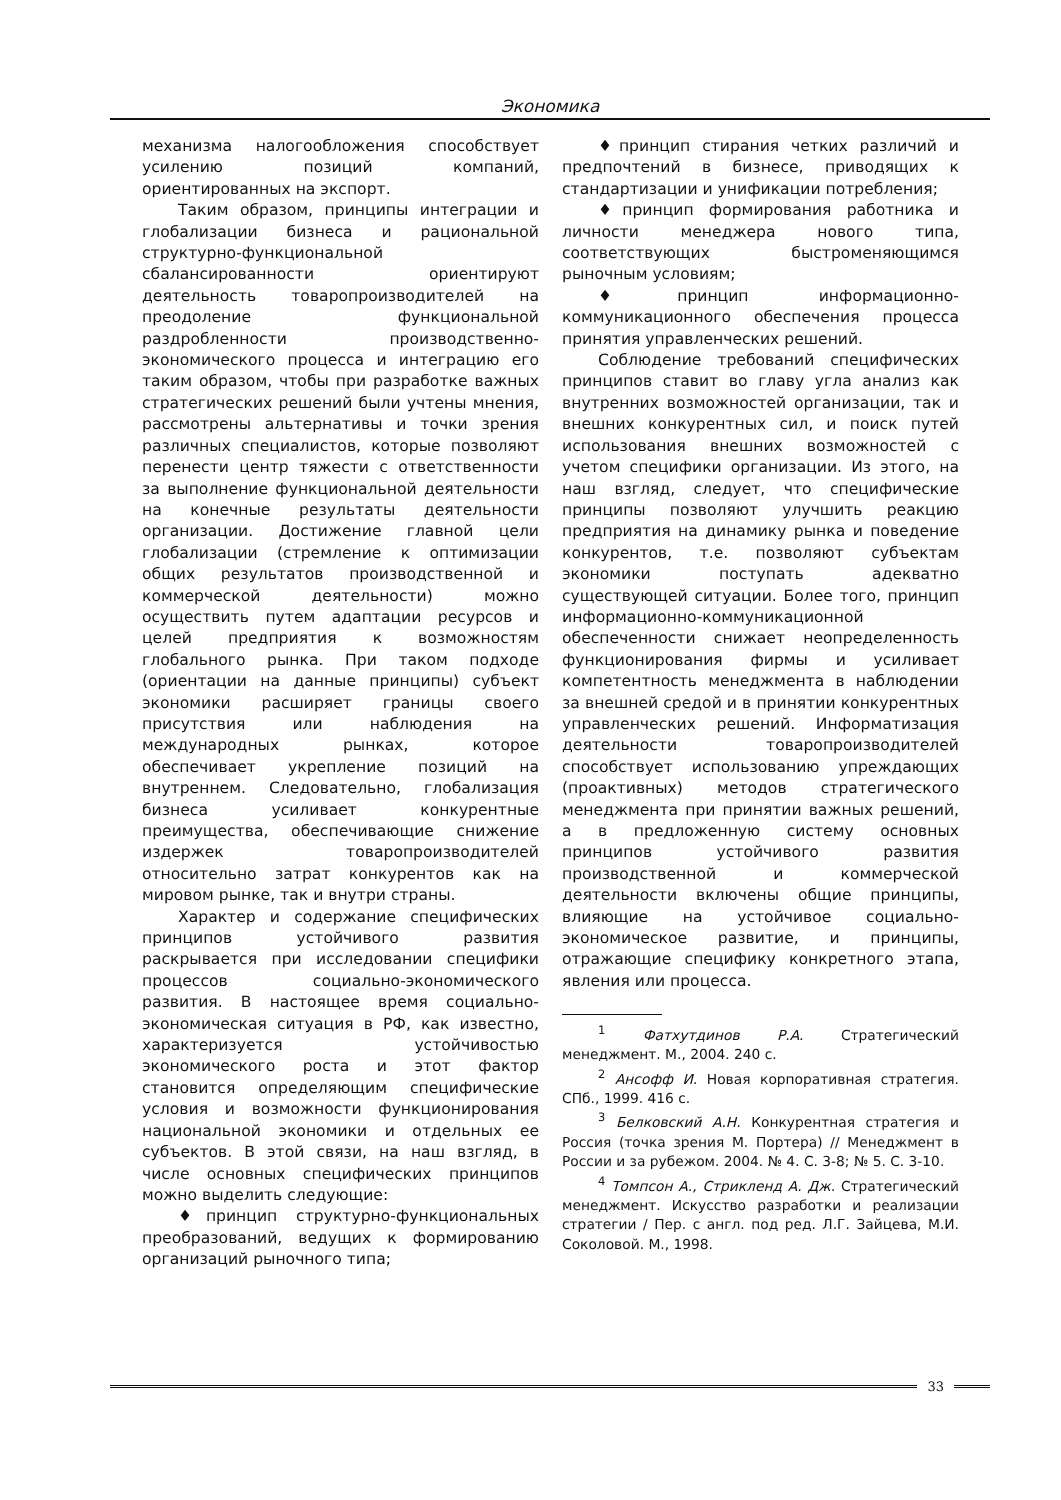Экономика
механизма налогообложения способствует усилению позиций компаний, ориентированных на экспорт.
Таким образом, принципы интеграции и глобализации бизнеса и рациональной структурно-функциональной сбалансированности ориентируют деятельность товаропроизводителей на преодоление функциональной раздробленности производственно-экономического процесса и интеграцию его таким образом, чтобы при разработке важных стратегических решений были учтены мнения, рассмотрены альтернативы и точки зрения различных специалистов, которые позволяют перенести центр тяжести с ответственности за выполнение функциональной деятельности на конечные результаты деятельности организации. Достижение главной цели глобализации (стремление к оптимизации общих результатов производственной и коммерческой деятельности) можно осуществить путем адаптации ресурсов и целей предприятия к возможностям глобального рынка. При таком подходе (ориентации на данные принципы) субъект экономики расширяет границы своего присутствия или наблюдения на международных рынках, которое обеспечивает укрепление позиций на внутреннем. Следовательно, глобализация бизнеса усиливает конкурентные преимущества, обеспечивающие снижение издержек товаропроизводителей относительно затрат конкурентов как на мировом рынке, так и внутри страны.
Характер и содержание специфических принципов устойчивого развития раскрывается при исследовании специфики процессов социально-экономического развития. В настоящее время социально-экономическая ситуация в РФ, как известно, характеризуется устойчивостью экономического роста и этот фактор становится определяющим специфические условия и возможности функционирования национальной экономики и отдельных ее субъектов. В этой связи, на наш взгляд, в числе основных специфических принципов можно выделить следующие:
♦принцип структурно-функциональных преобразований, ведущих к формированию организаций рыночного типа;
♦принцип стирания четких различий и предпочтений в бизнесе, приводящих к стандартизации и унификации потребления;
♦принцип формирования работника и личности менеджера нового типа, соответствующих быстроменяющимся рыночным условиям;
♦принцип информационно-коммуникационного обеспечения процесса принятия управленческих решений.
Соблюдение требований специфических принципов ставит во главу угла анализ как внутренних возможностей организации, так и внешних конкурентных сил, и поиск путей использования внешних возможностей с учетом специфики организации. Из этого, на наш взгляд, следует, что специфические принципы позволяют улучшить реакцию предприятия на динамику рынка и поведение конкурентов, т.е. позволяют субъектам экономики поступать адекватно существующей ситуации. Более того, принцип информационно-коммуникационной обеспеченности снижает неопределенность функционирования фирмы и усиливает компетентность менеджмента в наблюдении за внешней средой и в принятии конкурентных управленческих решений. Информатизация деятельности товаропроизводителей способствует использованию упреждающих (проактивных) методов стратегического менеджмента при принятии важных решений, а в предложенную систему основных принципов устойчивого развития производственной и коммерческой деятельности включены общие принципы, влияющие на устойчивое социально-экономическое развитие, и принципы, отражающие специфику конкретного этапа, явления или процесса.
<sup>1</sup> Фатхутдинов Р.А. Стратегический менеджмент. М., 2004. 240 с.
<sup>2</sup> Ансофф И. Новая корпоративная стратегия. СПб., 1999. 416 с.
<sup>3</sup> Белковский А.Н. Конкурентная стратегия и Россия (точка зрения М. Портера) // Менеджмент в России и за рубежом. 2004. № 4. С. 3-8; № 5. С. 3-10.
<sup>4</sup> Томпсон А., Стрикленд А. Дж. Стратегический менеджмент. Искусство разработки и реализации стратегии / Пер. с англ. под ред. Л.Г. Зайцева, М.И. Соколовой. М., 1998.
33